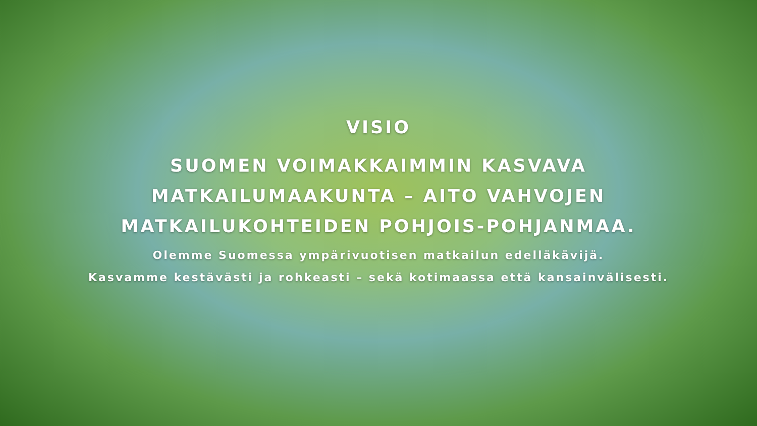VISIO
SUOMEN VOIMAKKAIMMIN KASVAVA
MATKAILUMAAKUNTA – AITO VAHVOJEN
MATKAILUKOHTEIDEN POHJOIS-POHJANMAA.
Olemme Suomessa ympärivuotisen matkailun edelläkävijä.
Kasvamme kestävästi ja rohkeasti – sekä kotimaassa että kansainvälisesti.